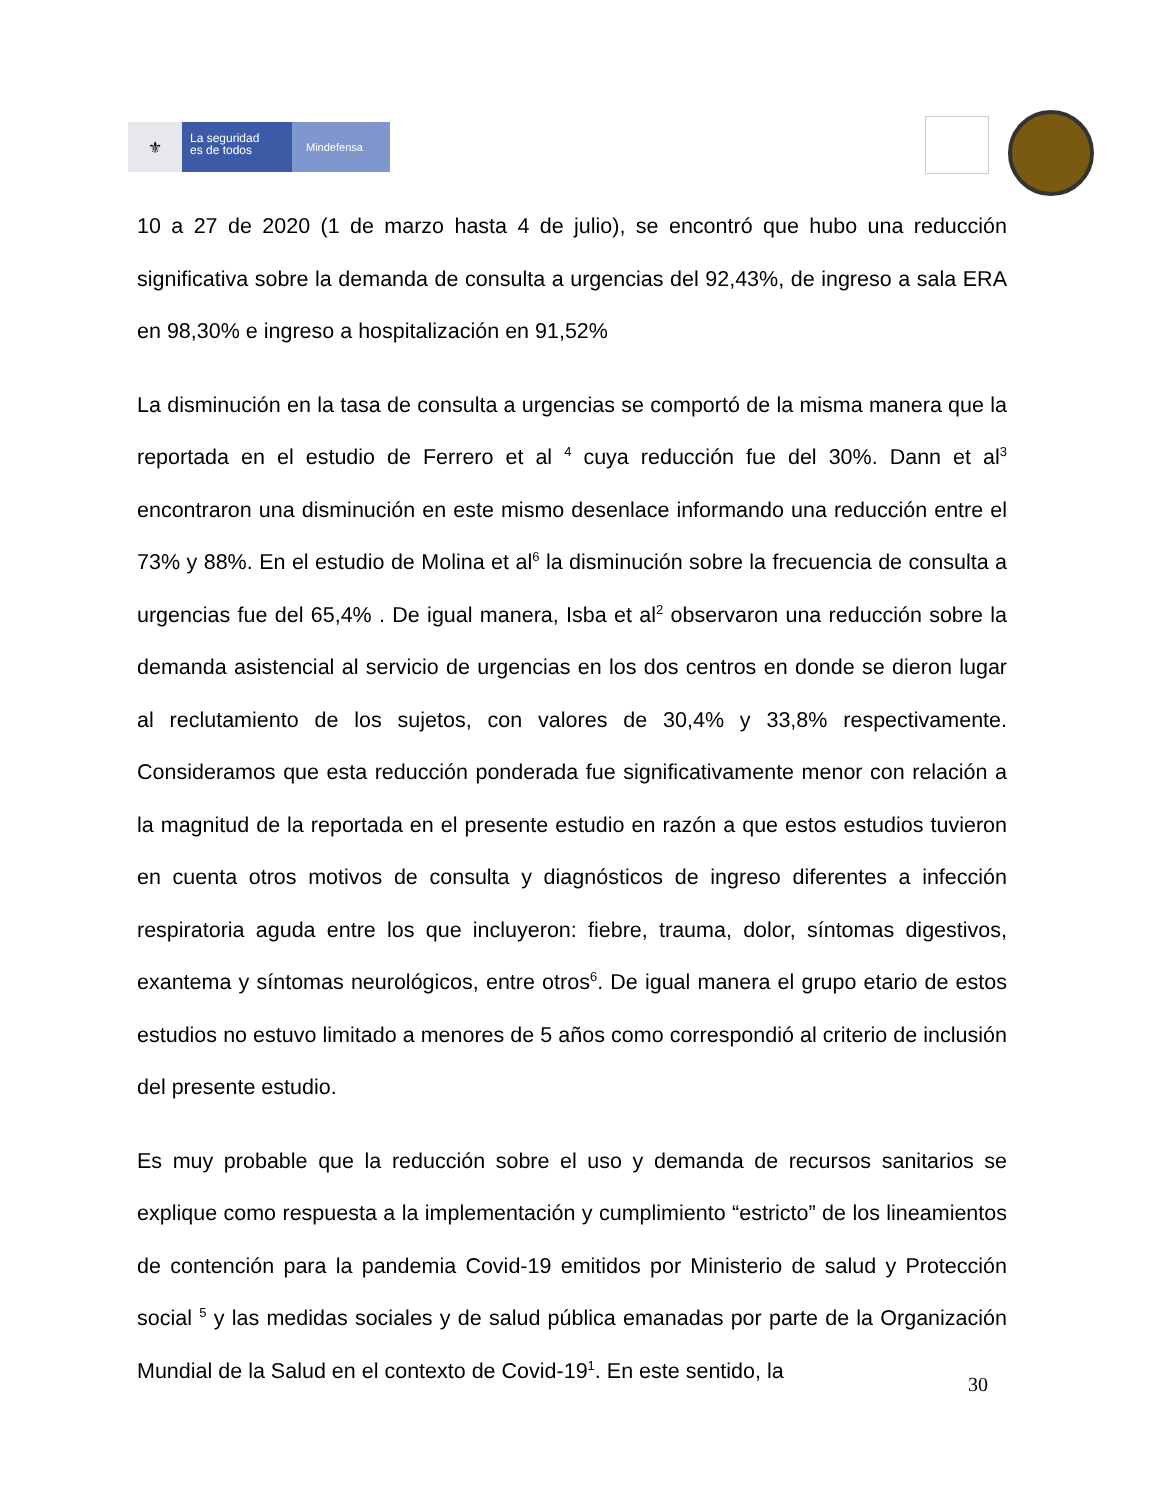⚜
La seguridad
es de todos
Mindefensa
10 a 27 de 2020 (1 de marzo hasta 4 de julio), se encontró que hubo una reducción significativa sobre la demanda de consulta a urgencias del 92,43%, de ingreso a sala ERA en 98,30% e ingreso a hospitalización en 91,52%
La disminución en la tasa de consulta a urgencias se comportó de la misma manera que la reportada en el estudio de Ferrero et al <sup>4</sup> cuya reducción fue del 30%. Dann et al<sup>3</sup> encontraron una disminución en este mismo desenlace informando una reducción entre el 73% y 88%. En el estudio de Molina et al<sup>6</sup> la disminución sobre la frecuencia de consulta a urgencias fue del 65,4% . De igual manera, Isba et al<sup>2</sup> observaron una reducción sobre la demanda asistencial al servicio de urgencias en los dos centros en donde se dieron lugar al reclutamiento de los sujetos, con valores de 30,4% y 33,8% respectivamente. Consideramos que esta reducción ponderada fue significativamente menor con relación a la magnitud de la reportada en el presente estudio en razón a que estos estudios tuvieron en cuenta otros motivos de consulta y diagnósticos de ingreso diferentes a infección respiratoria aguda entre los que incluyeron: fiebre, trauma, dolor, síntomas digestivos, exantema y síntomas neurológicos, entre otros<sup>6</sup>. De igual manera el grupo etario de estos estudios no estuvo limitado a menores de 5 años como correspondió al criterio de inclusión del presente estudio.
Es muy probable que la reducción sobre el uso y demanda de recursos sanitarios se explique como respuesta a la implementación y cumplimiento “estricto” de los lineamientos de contención para la pandemia Covid-19 emitidos por Ministerio de salud y Protección social <sup>5</sup> y las medidas sociales y de salud pública emanadas por parte de la Organización Mundial de la Salud en el contexto de Covid-19<sup>1</sup>. En este sentido, la
30